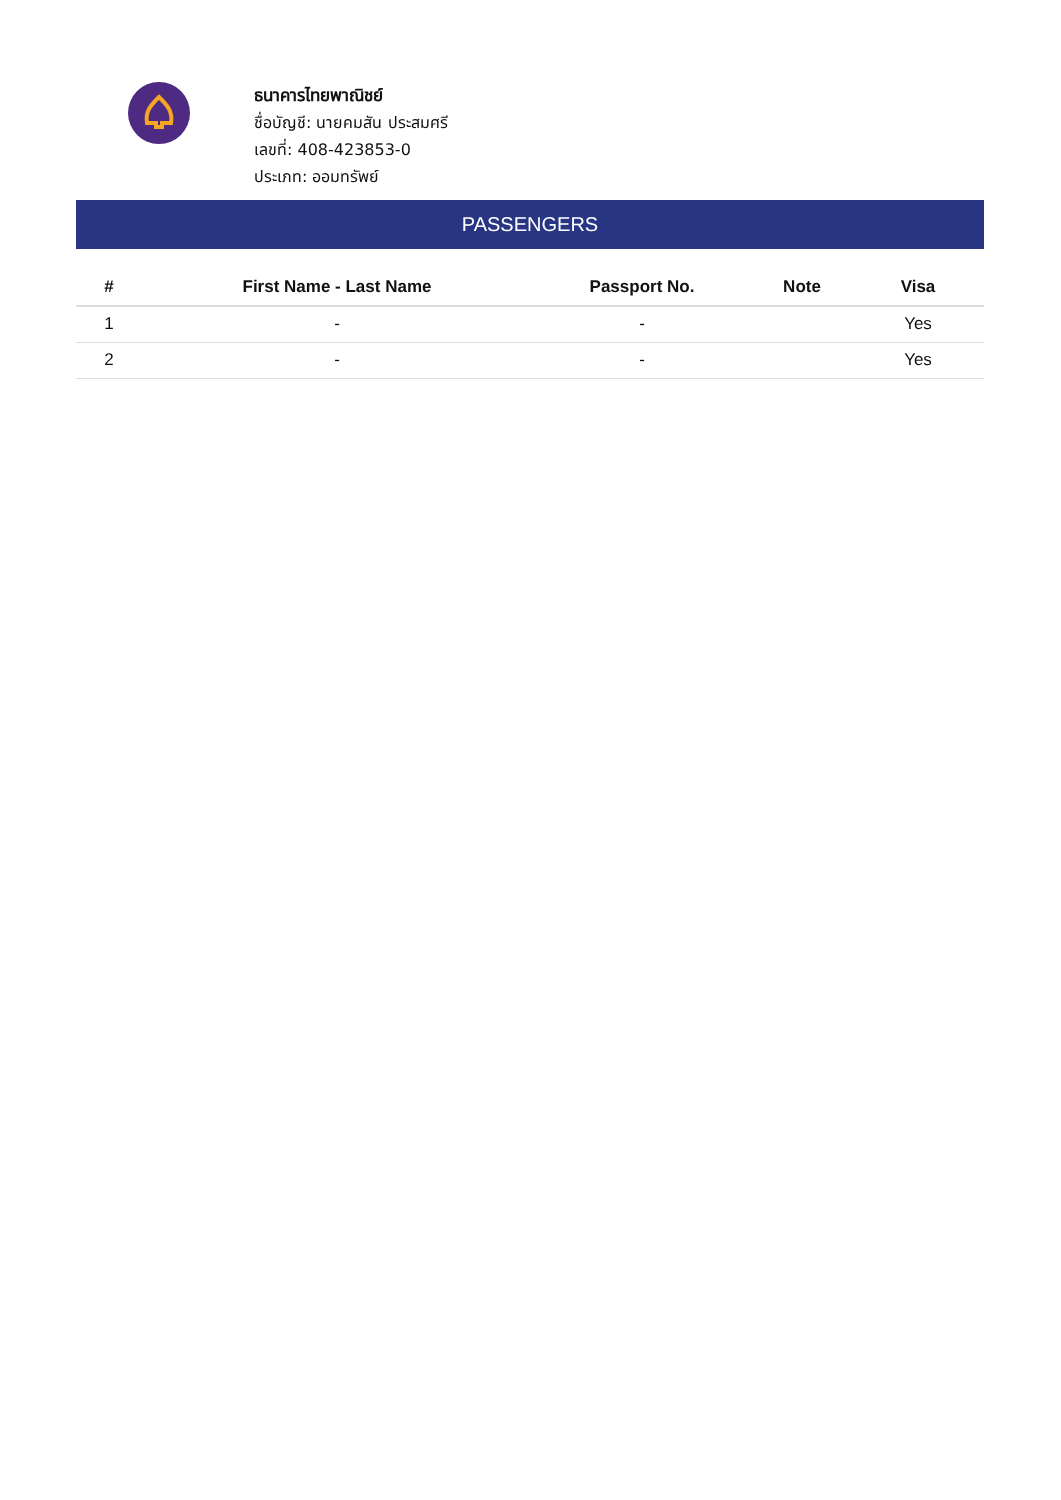ธนาคารไทยพาณิชย์
ชื่อบัญชี: นายคมสัน ประสมศรี
เลขที่: 408-423853-0
ประเภท: ออมทรัพย์
PASSENGERS
| # | First Name - Last Name | Passport No. | Note | Visa |
| --- | --- | --- | --- | --- |
| 1 | - | - | | Yes |
| 2 | - | - | | Yes |